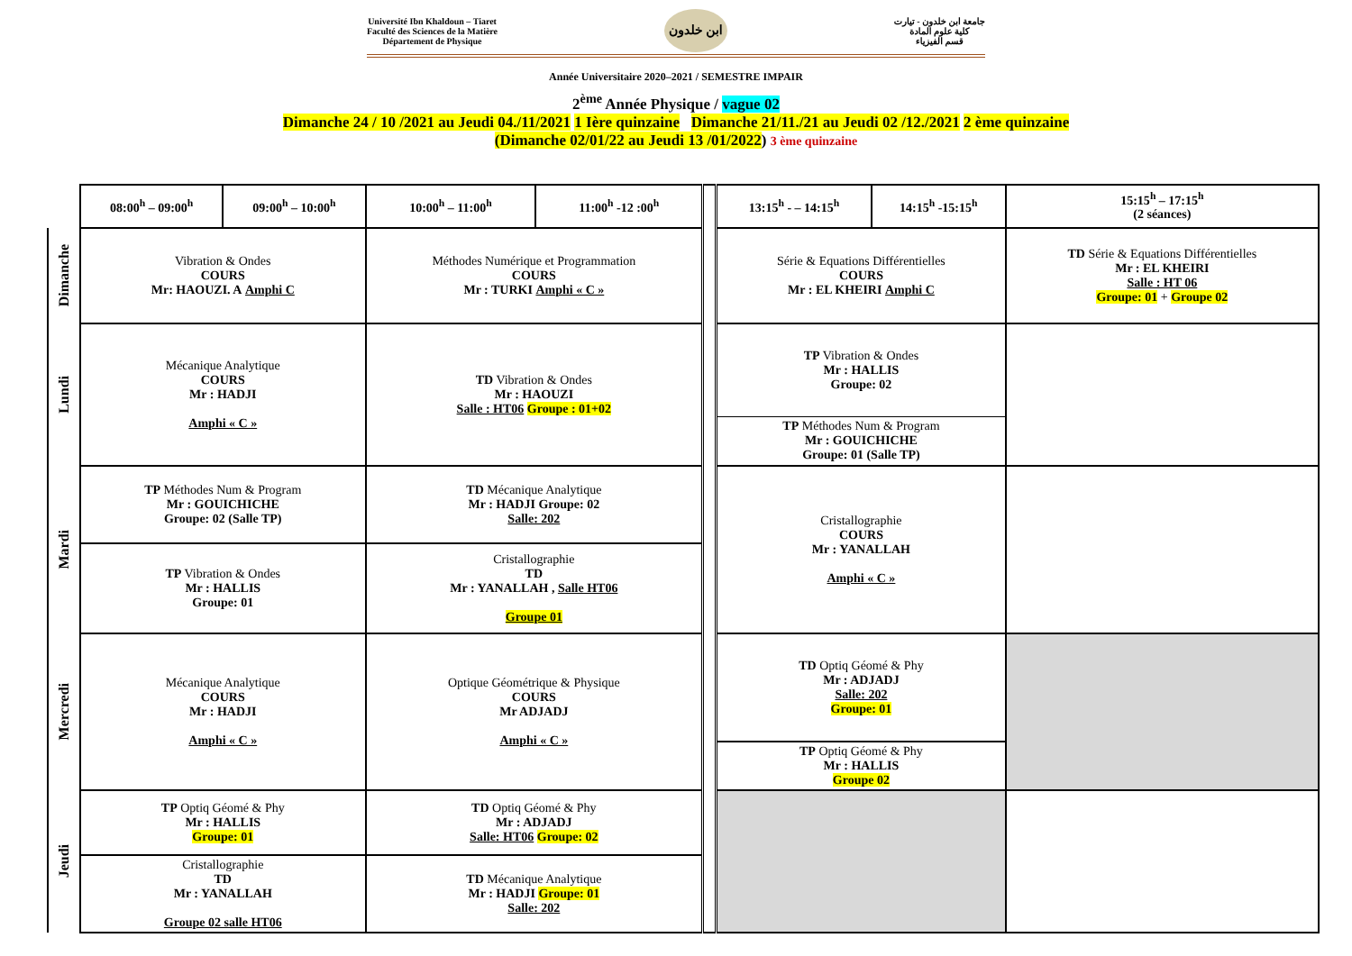Université Ibn Khaldoun – Tiaret
Faculté des Sciences de la Matière
Département de Physique
ابن خلدون
جامعة ابن خلدون - تيارت
كلية علوم المادة
قسم الفيزياء
Année Universitaire 2020–2021 / SEMESTRE IMPAIR
2<sup>ème</sup> Année Physique / vague 02
Dimanche 24 / 10 /2021 au Jeudi 04./11/2021 1 Ière quinzaine Dimanche 21/11./21 au Jeudi 02 /12./2021 2 ème quinzaine
(Dimanche 02/01/22 au Jeudi 13 /01/2022) 3 ème quinzaine
| | 08:00<sup>h</sup> – 09:00<sup>h</sup> | 09:00<sup>h</sup> – 10:00<sup>h</sup> | 10:00<sup>h</sup> – 11:00<sup>h</sup> | 11:00<sup>h</sup> -12 :00<sup>h</sup> | | 13:15<sup>h</sup> - – 14:15<sup>h</sup> | 14:15<sup>h</sup> -15:15<sup>h</sup> | 15:15<sup>h</sup> – 17:15<sup>h</sup> (2 séances) |
| Dimanche | Vibration & Ondes COURS Mr: HAOUZI. A Amphi C | | Méthodes Numérique et Programmation COURS Mr : TURKI Amphi « C » | | | Série & Equations Différentielles COURS Mr : EL KHEIRI Amphi C | | TD Série & Equations Différentielles Mr : EL KHEIRI Salle : HT 06 Groupe: 01 + Groupe 02 |
| Lundi | Mécanique Analytique COURS Mr : HADJI Amphi « C » | | TD Vibration & Ondes Mr : HAOUZI Salle : HT06 Groupe : 01+02 | | | TP Vibration & Ondes Mr : HALLIS Groupe: 02 | | |
| | | | | | | TP Méthodes Num & Program Mr : GOUICHICHE Groupe: 01 (Salle TP) | | |
| Mardi | TP Méthodes Num & Program Mr : GOUICHICHE Groupe: 02 (Salle TP) | | TD Mécanique Analytique Mr : HADJI Groupe: 02 Salle: 202 | | | Cristallographie COURS Mr : YANALLAH Amphi « C » | | |
| | TP Vibration & Ondes Mr : HALLIS Groupe: 01 | | Cristallographie TD Mr : YANALLAH , Salle HT06 Groupe 01 | | | | | |
| Mercredi | Mécanique Analytique COURS Mr : HADJI Amphi « C » | | Optique Géométrique & Physique COURS Mr ADJADJ Amphi « C » | | | TD Optiq Géomé & Phy Mr : ADJADJ Salle: 202 Groupe: 01 | | |
| | | | | | | TP Optiq Géomé & Phy Mr : HALLIS Groupe 02 | | |
| Jeudi | TP Optiq Géomé & Phy Mr : HALLIS Groupe: 01 | | TD Optiq Géomé & Phy Mr : ADJADJ Salle: HT06 Groupe: 02 | | | | | |
| | Cristallographie TD Mr : YANALLAH Groupe 02 salle HT06 | | TD Mécanique Analytique Mr : HADJI Groupe: 01 Salle: 202 | | | | | |